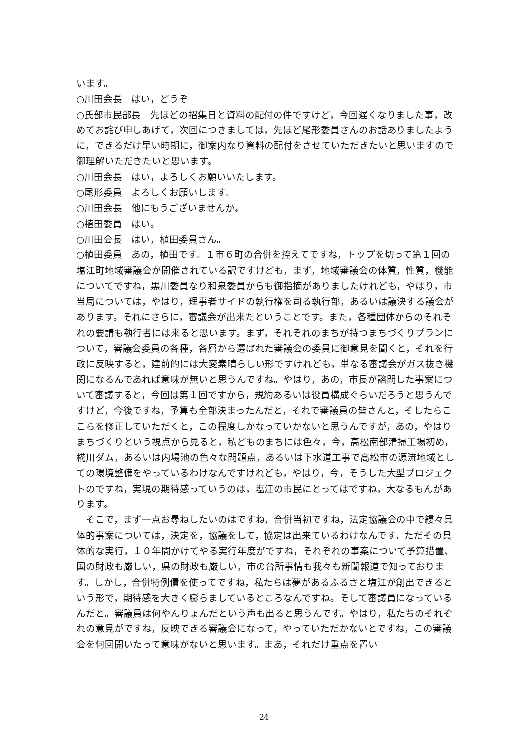います。
○川田会長　はい，どうぞ
○氏部市民部長　先ほどの招集日と資料の配付の件ですけど，今回遅くなりました事，改めてお詫び申しあげて，次回につきましては，先ほど尾形委員さんのお話ありましたように，できるだけ早い時期に，御案内なり資料の配付をさせていただきたいと思いますので御理解いただきたいと思います。
○川田会長　はい，よろしくお願いいたします。
○尾形委員　よろしくお願いします。
○川田会長　他にもうございませんか。
○植田委員　はい。
○川田会長　はい，植田委員さん。
○植田委員　あの，植田です。１市６町の合併を控えてですね，トップを切って第１回の塩江町地域審議会が開催されている訳ですけども，まず，地域審議会の体質，性質，機能についてですね，黒川委員なり和泉委員からも御指摘がありましたけれども，やはり，市当局については，やはり，理事者サイドの執行権を司る執行部，あるいは議決する議会があります。それにさらに，審議会が出来たということです。また，各種団体からのそれぞれの要請も執行者には来ると思います。まず，それぞれのまちが持つまちづくりプランについて，審議会委員の各種，各層から選ばれた審議会の委員に御意見を聞くと，それを行政に反映すると，建前的には大変素晴らしい形ですけれども，単なる審議会がガス抜き機関になるんであれば意味が無いと思うんですね。やはり，あの，市長が諮問した事案について審議すると，今回は第１回ですから，規約あるいは役員構成ぐらいだろうと思うんですけど，今後ですね，予算も全部決まったんだと，それで審議員の皆さんと，そしたらここらを修正していただくと，この程度しかなっていかないと思うんですが，あの，やはりまちづくりという視点から見ると，私どものまちには色々，今，高松南部清掃工場初め，椛川ダム，あるいは内場池の色々な問題点，あるいは下水道工事で高松市の源流地域としての環境整備をやっているわけなんですけれども，やはり，今，そうした大型プロジェクトのですね，実現の期待感っていうのは，塩江の市民にとってはですね，大なるもんがあります。
　そこで，まず一点お尋ねしたいのはですね，合併当初ですね，法定協議会の中で縷々具体的事案については，決定を，協議をして，協定は出来ているわけなんです。ただその具体的な実行，１０年間かけてやる実行年度がですね，それぞれの事案について予算措置、国の財政も厳しい，県の財政も厳しい，市の台所事情も我々も新聞報道で知っております。しかし，合併特例債を使ってですね，私たちは夢があるふるさと塩江が創出できるという形で，期待感を大きく膨らましているところなんですね。そして審議員になっているんだと。審議員は何やんりょんだという声も出ると思うんです。やはり，私たちのそれぞれの意見がですね，反映できる審議会になって，やっていただかないとですね，この審議会を何回開いたって意味がないと思います。まあ，それだけ重点を置い
24